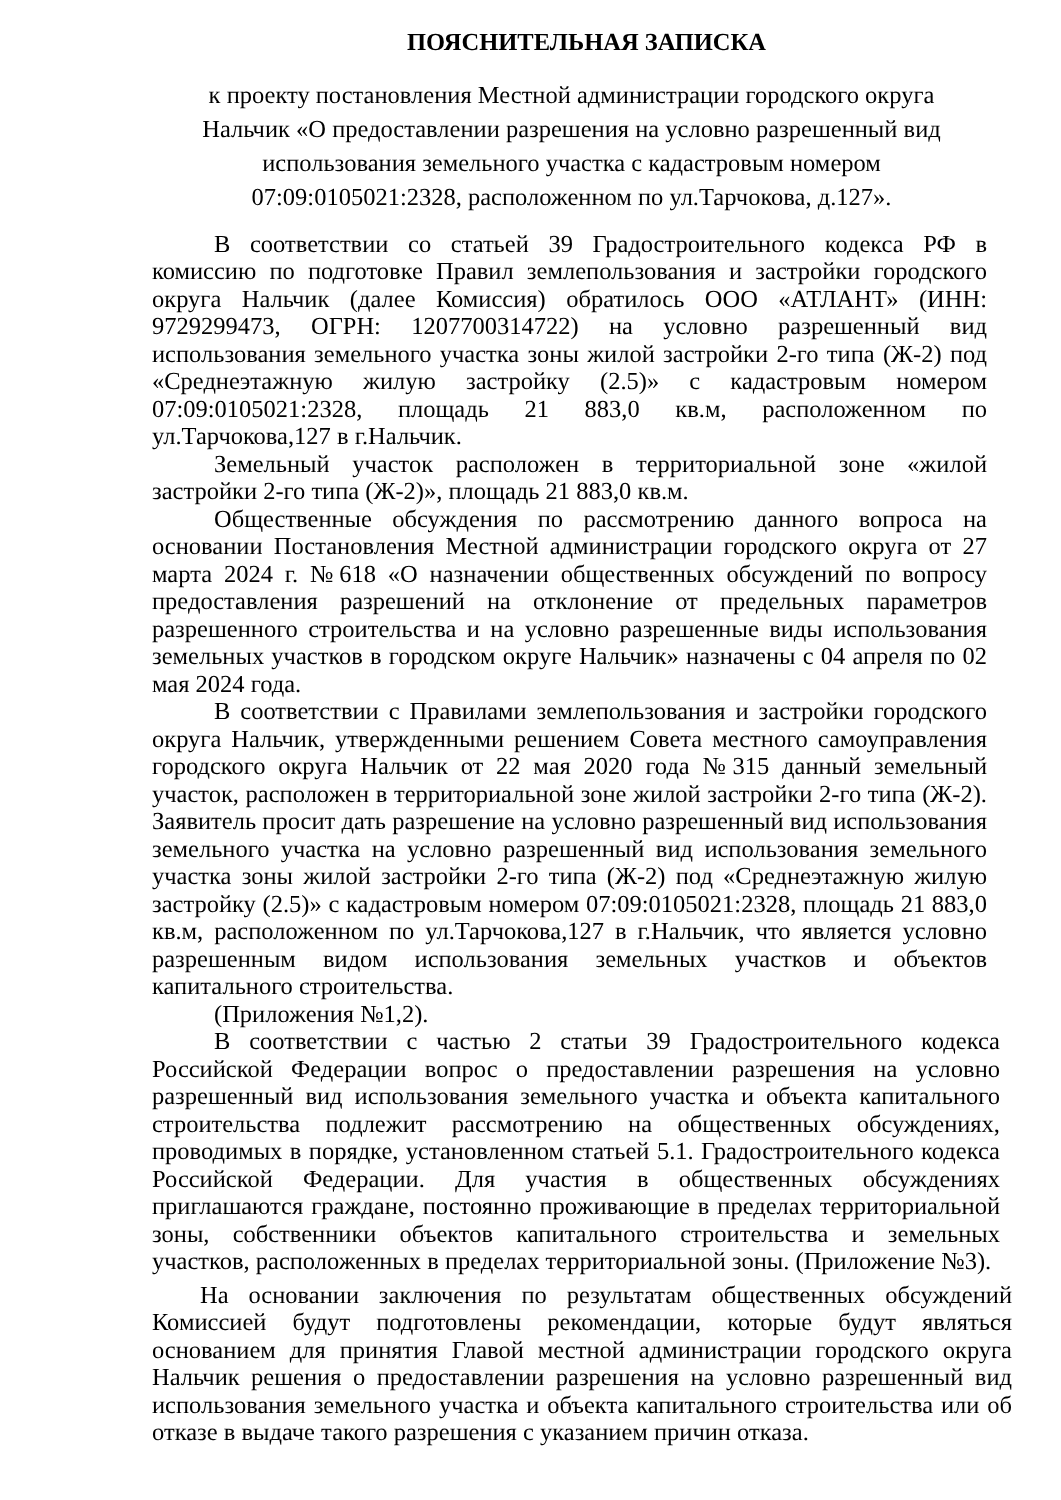ПОЯСНИТЕЛЬНАЯ ЗАПИСКА
к проекту постановления Местной администрации городского округа
Нальчик «О предоставлении разрешения на условно разрешенный вид
использования земельного участка с кадастровым номером
07:09:0105021:2328, расположенном по ул.Тарчокова, д.127».
В соответствии со статьей 39 Градостроительного кодекса РФ в комиссию по подготовке Правил землепользования и застройки городского округа Нальчик (далее Комиссия) обратилось ООО «АТЛАНТ» (ИНН: 9729299473, ОГРН: 1207700314722) на условно разрешенный вид использования земельного участка зоны жилой застройки 2-го типа (Ж-2) под «Среднеэтажную жилую застройку (2.5)» с кадастровым номером 07:09:0105021:2328, площадь 21 883,0 кв.м, расположенном по ул.Тарчокова,127 в г.Нальчик.
Земельный участок расположен в территориальной зоне «жилой застройки 2-го типа (Ж-2)», площадь 21 883,0 кв.м.
Общественные обсуждения по рассмотрению данного вопроса на основании Постановления Местной администрации городского округа от 27 марта 2024 г. №618 «О назначении общественных обсуждений по вопросу предоставления разрешений на отклонение от предельных параметров разрешенного строительства и на условно разрешенные виды использования земельных участков в городском округе Нальчик» назначены с 04 апреля по 02 мая 2024 года.
В соответствии с Правилами землепользования и застройки городского округа Нальчик, утвержденными решением Совета местного самоуправления городского округа Нальчик от 22 мая 2020 года №315 данный земельный участок, расположен в территориальной зоне жилой застройки 2-го типа (Ж-2). Заявитель просит дать разрешение на условно разрешенный вид использования земельного участка на условно разрешенный вид использования земельного участка зоны жилой застройки 2-го типа (Ж-2) под «Среднеэтажную жилую застройку (2.5)» с кадастровым номером 07:09:0105021:2328, площадь 21 883,0 кв.м, расположенном по ул.Тарчокова,127 в г.Нальчик, что является условно разрешенным видом использования земельных участков и объектов капитального строительства.
(Приложения №1,2).
В соответствии с частью 2 статьи 39 Градостроительного кодекса Российской Федерации вопрос о предоставлении разрешения на условно разрешенный вид использования земельного участка и объекта капитального строительства подлежит рассмотрению на общественных обсуждениях, проводимых в порядке, установленном статьей 5.1. Градостроительного кодекса Российской Федерации. Для участия в общественных обсуждениях приглашаются граждане, постоянно проживающие в пределах территориальной зоны, собственники объектов капитального строительства и земельных участков, расположенных в пределах территориальной зоны. (Приложение №3).
На основании заключения по результатам общественных обсуждений Комиссией будут подготовлены рекомендации, которые будут являться основанием для принятия Главой местной администрации городского округа Нальчик решения о предоставлении разрешения на условно разрешенный вид использования земельного участка и объекта капитального строительства или об отказе в выдаче такого разрешения с указанием причин отказа.